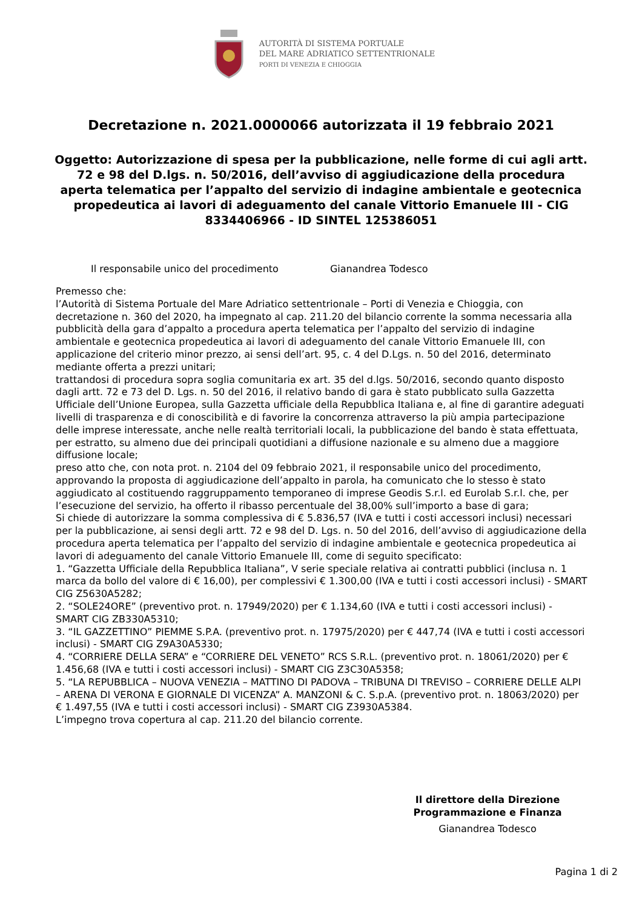AUTORITÀ DI SISTEMA PORTUALE
DEL MARE ADRIATICO SETTENTRIONALE
PORTI DI VENEZIA E CHIOGGIA
Decretazione n. 2021.0000066 autorizzata il 19 febbraio 2021
Oggetto: Autorizzazione di spesa per la pubblicazione, nelle forme di cui agli artt. 72 e 98 del D.lgs. n. 50/2016, dell’avviso di aggiudicazione della procedura aperta telematica per l’appalto del servizio di indagine ambientale e geotecnica propedeutica ai lavori di adeguamento del canale Vittorio Emanuele III - CIG 8334406966 - ID SINTEL 125386051
Il responsabile unico del procedimento Gianandrea Todesco
Premesso che:
l’Autorità di Sistema Portuale del Mare Adriatico settentrionale – Porti di Venezia e Chioggia, con decretazione n. 360 del 2020, ha impegnato al cap. 211.20 del bilancio corrente la somma necessaria alla pubblicità della gara d’appalto a procedura aperta telematica per l’appalto del servizio di indagine ambientale e geotecnica propedeutica ai lavori di adeguamento del canale Vittorio Emanuele III, con applicazione del criterio minor prezzo, ai sensi dell’art. 95, c. 4 del D.Lgs. n. 50 del 2016, determinato mediante offerta a prezzi unitari;
trattandosi di procedura sopra soglia comunitaria ex art. 35 del d.lgs. 50/2016, secondo quanto disposto dagli artt. 72 e 73 del D. Lgs. n. 50 del 2016, il relativo bando di gara è stato pubblicato sulla Gazzetta Ufficiale dell’Unione Europea, sulla Gazzetta ufficiale della Repubblica Italiana e, al fine di garantire adeguati livelli di trasparenza e di conoscibilità e di favorire la concorrenza attraverso la più ampia partecipazione delle imprese interessate, anche nelle realtà territoriali locali, la pubblicazione del bando è stata effettuata, per estratto, su almeno due dei principali quotidiani a diffusione nazionale e su almeno due a maggiore diffusione locale;
preso atto che, con nota prot. n. 2104 del 09 febbraio 2021, il responsabile unico del procedimento, approvando la proposta di aggiudicazione dell’appalto in parola, ha comunicato che lo stesso è stato aggiudicato al costituendo raggruppamento temporaneo di imprese Geodis S.r.l. ed Eurolab S.r.l. che, per l’esecuzione del servizio, ha offerto il ribasso percentuale del 38,00% sull’importo a base di gara;
Si chiede di autorizzare la somma complessiva di € 5.836,57 (IVA e tutti i costi accessori inclusi) necessari per la pubblicazione, ai sensi degli artt. 72 e 98 del D. Lgs. n. 50 del 2016, dell’avviso di aggiudicazione della procedura aperta telematica per l’appalto del servizio di indagine ambientale e geotecnica propedeutica ai lavori di adeguamento del canale Vittorio Emanuele III, come di seguito specificato:
1. “Gazzetta Ufficiale della Repubblica Italiana”, V serie speciale relativa ai contratti pubblici (inclusa n. 1 marca da bollo del valore di € 16,00), per complessivi € 1.300,00 (IVA e tutti i costi accessori inclusi) - SMART CIG Z5630A5282;
2. “SOLE24ORE” (preventivo prot. n. 17949/2020) per € 1.134,60 (IVA e tutti i costi accessori inclusi) - SMART CIG ZB330A5310;
3. “IL GAZZETTINO” PIEMME S.P.A. (preventivo prot. n. 17975/2020) per € 447,74 (IVA e tutti i costi accessori inclusi) - SMART CIG Z9A30A5330;
4. “CORRIERE DELLA SERA” e “CORRIERE DEL VENETO” RCS S.R.L. (preventivo prot. n. 18061/2020) per € 1.456,68 (IVA e tutti i costi accessori inclusi) - SMART CIG Z3C30A5358;
5. “LA REPUBBLICA – NUOVA VENEZIA – MATTINO DI PADOVA – TRIBUNA DI TREVISO – CORRIERE DELLE ALPI – ARENA DI VERONA E GIORNALE DI VICENZA” A. MANZONI & C. S.p.A. (preventivo prot. n. 18063/2020) per € 1.497,55 (IVA e tutti i costi accessori inclusi) - SMART CIG Z3930A5384.
L’impegno trova copertura al cap. 211.20 del bilancio corrente.
Il direttore della Direzione Programmazione e Finanza
Gianandrea Todesco
Pagina 1 di 2